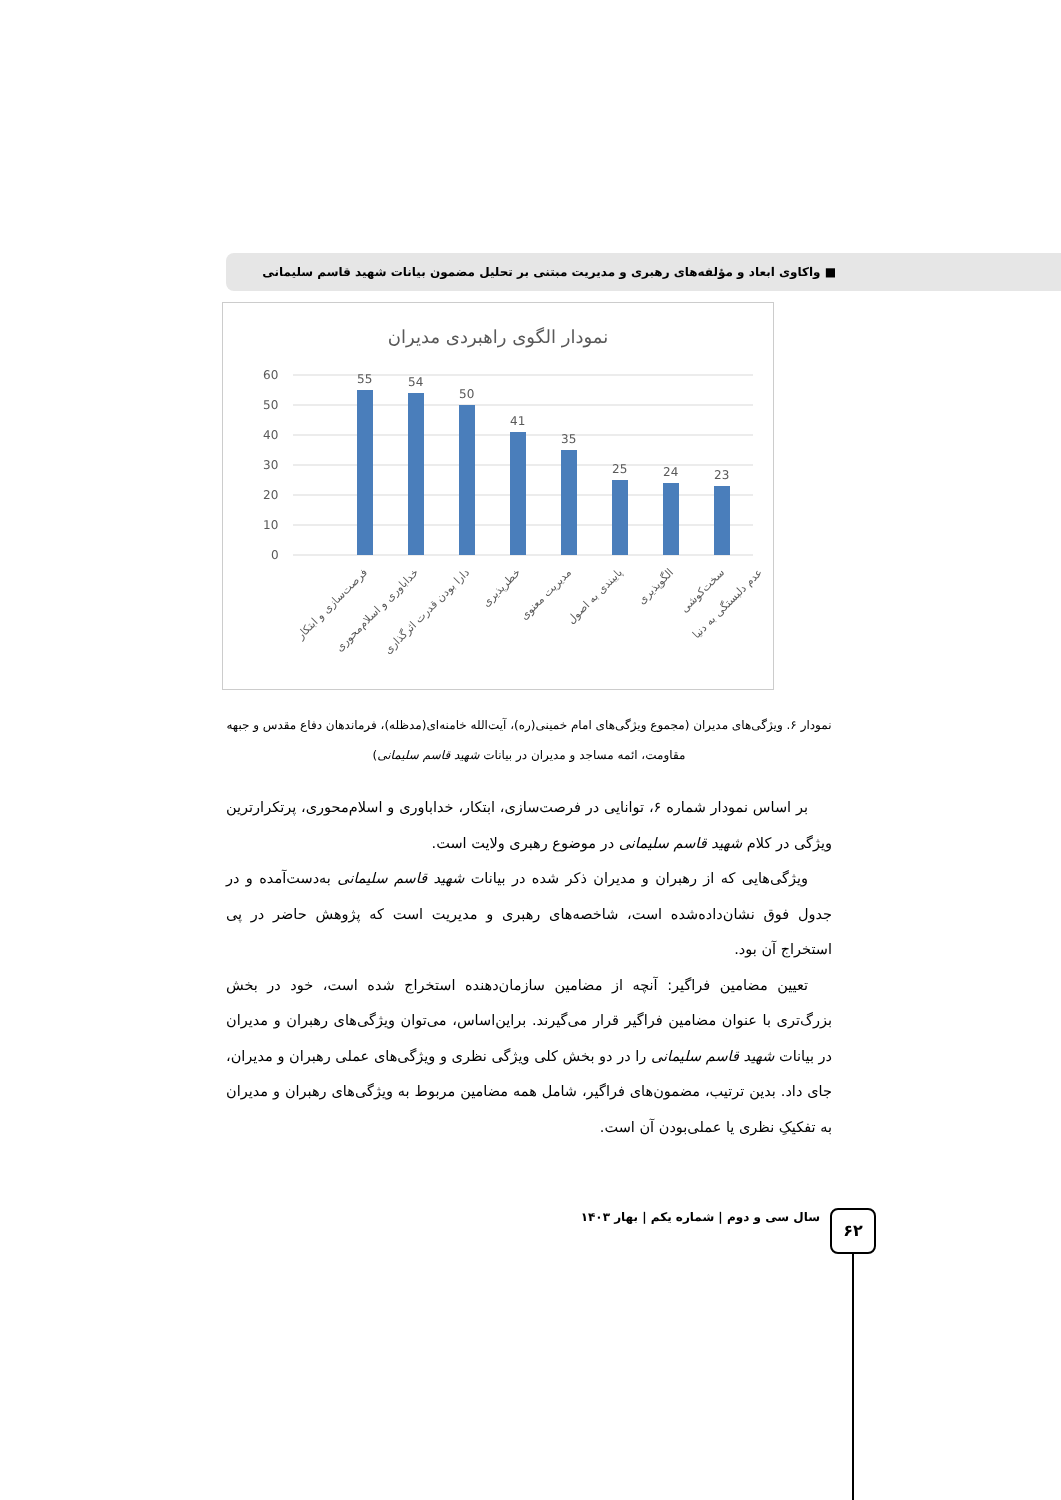■ واکاوی ابعاد و مؤلفه‌های رهبری و مدیریت مبتنی بر تحلیل مضمون بیانات شهید قاسم سلیمانی
نمودار الگوی راهبردی مدیران
60
50
40
30
20
10
0
55
54
50
41
35
25
24
23
فرصت‌سازی و ابتکار
خداباوری و اسلام‌محوری
دارا بودن قدرت اثرگذاری
خطرپذیری
مدیریت معنوی
پایبندی به اصول
الگوپذیری
سخت‌کوشی
عدم دلبستگی به دنیا
نمودار ۶. ویژگی‌های مدیران (مجموع ویژگی‌های امام خمینی(ره)، آیت‌الله خامنه‌ای(مدظله)، فرماندهان دفاع مقدس و جبهه مقاومت، ائمه مساجد و مدیران در بیانات شهید قاسم سلیمانی)
بر اساس نمودار شماره ۶، توانایی در فرصت‌سازی، ابتکار، خداباوری و اسلام‌محوری، پرتکرارترین ویژگی در کلام شهید قاسم سلیمانی در موضوع رهبری ولایت است.
ویژگی‌هایی که از رهبران و مدیران ذکر شده در بیانات شهید قاسم سلیمانی به‌دست‌آمده و در جدول فوق نشان‌داده‌شده است، شاخصه‌های رهبری و مدیریت است که پژوهش حاضر در پی استخراج آن بود.
تعیین مضامین فراگیر: آنچه از مضامین سازمان‌دهنده استخراج شده است، خود در بخش بزرگ‌تری با عنوان مضامین فراگیر قرار می‌گیرند. براین‌اساس، می‌توان ویژگی‌های رهبران و مدیران در بیانات شهید قاسم سلیمانی را در دو بخش کلی ویژگی نظری و ویژگی‌های عملی رهبران و مدیران، جای داد. بدین ترتیب، مضمون‌های فراگیر، شامل همه مضامین مربوط به ویژگی‌های رهبران و مدیران به تفکیکِ نظری یا عملی‌بودن آن است.
سال سی و دوم | شماره یکم | بهار ۱۴۰۳ ۶۲